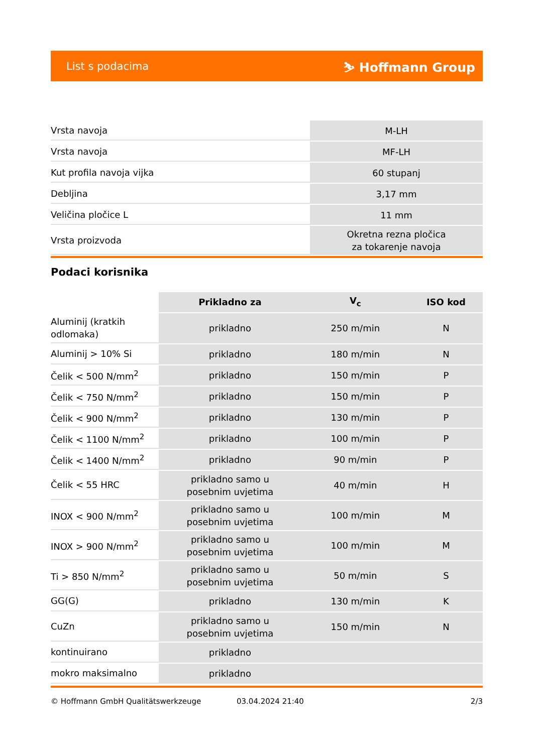List s podacima ⛷ Hoffmann Group
| Vrsta navoja | M-LH |
| Vrsta navoja | MF-LH |
| Kut profila navoja vijka | 60 stupanj |
| Debljina | 3,17 mm |
| Veličina pločice L | 11 mm |
| Vrsta proizvoda | Okretna rezna pločica za tokarenje navoja |
Podaci korisnika
| | Prikladno za | V<sub>c</sub> | ISO kod |
| --- | --- | --- | --- |
| Aluminij (kratkih odlomaka) | prikladno | 250 m/min | N |
| Aluminij > 10% Si | prikladno | 180 m/min | N |
| Čelik < 500 N/mm<sup>2</sup> | prikladno | 150 m/min | P |
| Čelik < 750 N/mm<sup>2</sup> | prikladno | 150 m/min | P |
| Čelik < 900 N/mm<sup>2</sup> | prikladno | 130 m/min | P |
| Čelik < 1100 N/mm<sup>2</sup> | prikladno | 100 m/min | P |
| Čelik < 1400 N/mm<sup>2</sup> | prikladno | 90 m/min | P |
| Čelik < 55 HRC | prikladno samo u posebnim uvjetima | 40 m/min | H |
| INOX < 900 N/mm<sup>2</sup> | prikladno samo u posebnim uvjetima | 100 m/min | M |
| INOX > 900 N/mm<sup>2</sup> | prikladno samo u posebnim uvjetima | 100 m/min | M |
| Ti > 850 N/mm<sup>2</sup> | prikladno samo u posebnim uvjetima | 50 m/min | S |
| GG(G) | prikladno | 130 m/min | K |
| CuZn | prikladno samo u posebnim uvjetima | 150 m/min | N |
| kontinuirano | prikladno | | |
| mokro maksimalno | prikladno | | |
© Hoffmann GmbH Qualitätswerkzeuge 03.04.2024 21:40 2/3